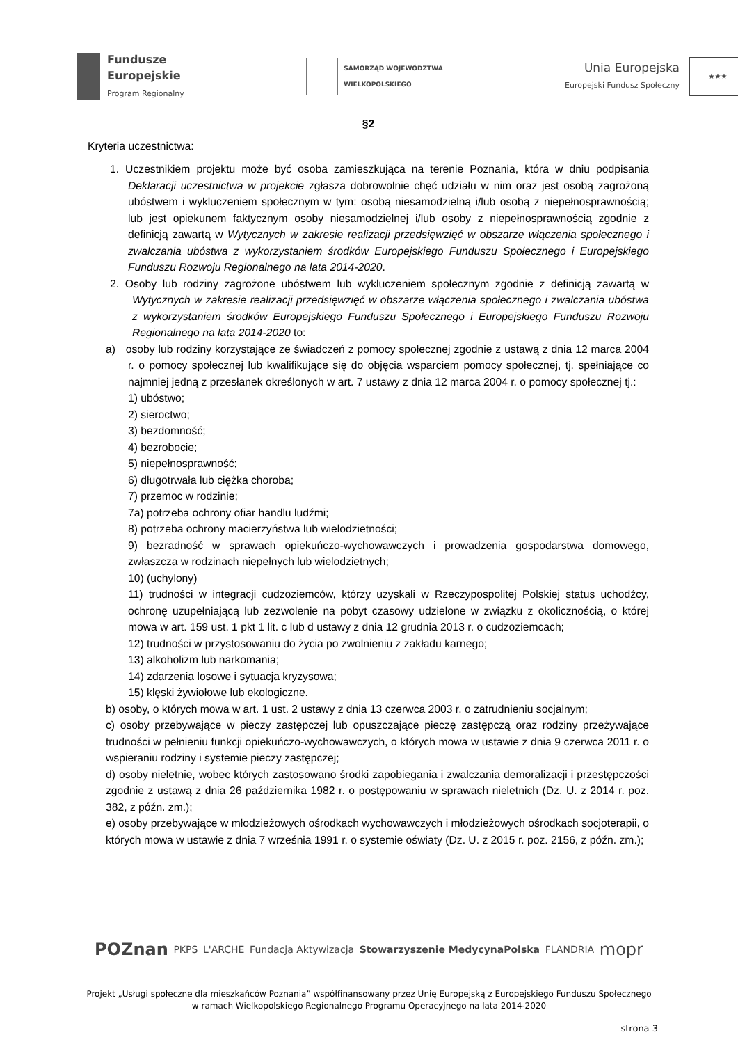Fundusze
Europejskie
Program Regionalny
SAMORZĄD WOJEWÓDZTWA
WIELKOPOLSKIEGO
Unia Europejska
Europejski Fundusz Społeczny
★★★
§2
Kryteria uczestnictwa:
1. Uczestnikiem projektu może być osoba zamieszkująca na terenie Poznania, która w dniu podpisania Deklaracji uczestnictwa w projekcie zgłasza dobrowolnie chęć udziału w nim oraz jest osobą zagrożoną ubóstwem i wykluczeniem społecznym w tym: osobą niesamodzielną i/lub osobą z niepełnosprawnością; lub jest opiekunem faktycznym osoby niesamodzielnej i/lub osoby z niepełnosprawnością zgodnie z definicją zawartą w Wytycznych w zakresie realizacji przedsięwzięć w obszarze włączenia społecznego i zwalczania ubóstwa z wykorzystaniem środków Europejskiego Funduszu Społecznego i Europejskiego Funduszu Rozwoju Regionalnego na lata 2014-2020.
2. Osoby lub rodziny zagrożone ubóstwem lub wykluczeniem społecznym zgodnie z definicją zawartą w Wytycznych w zakresie realizacji przedsięwzięć w obszarze włączenia społecznego i zwalczania ubóstwa z wykorzystaniem środków Europejskiego Funduszu Społecznego i Europejskiego Funduszu Rozwoju Regionalnego na lata 2014-2020 to:
a) osoby lub rodziny korzystające ze świadczeń z pomocy społecznej zgodnie z ustawą z dnia 12 marca 2004 r. o pomocy społecznej lub kwalifikujące się do objęcia wsparciem pomocy społecznej, tj. spełniające co najmniej jedną z przesłanek określonych w art. 7 ustawy z dnia 12 marca 2004 r. o pomocy społecznej tj.:
1) ubóstwo;
2) sieroctwo;
3) bezdomność;
4) bezrobocie;
5) niepełnosprawność;
6) długotrwała lub ciężka choroba;
7) przemoc w rodzinie;
7a) potrzeba ochrony ofiar handlu ludźmi;
8) potrzeba ochrony macierzyństwa lub wielodzietności;
9) bezradność w sprawach opiekuńczo-wychowawczych i prowadzenia gospodarstwa domowego, zwłaszcza w rodzinach niepełnych lub wielodzietnych;
10) (uchylony)
11) trudności w integracji cudzoziemców, którzy uzyskali w Rzeczypospolitej Polskiej status uchodźcy, ochronę uzupełniającą lub zezwolenie na pobyt czasowy udzielone w związku z okolicznością, o której mowa w art. 159 ust. 1 pkt 1 lit. c lub d ustawy z dnia 12 grudnia 2013 r. o cudzoziemcach;
12) trudności w przystosowaniu do życia po zwolnieniu z zakładu karnego;
13) alkoholizm lub narkomania;
14) zdarzenia losowe i sytuacja kryzysowa;
15) klęski żywiołowe lub ekologiczne.
b) osoby, o których mowa w art. 1 ust. 2 ustawy z dnia 13 czerwca 2003 r. o zatrudnieniu socjalnym;
c) osoby przebywające w pieczy zastępczej lub opuszczające pieczę zastępczą oraz rodziny przeżywające trudności w pełnieniu funkcji opiekuńczo-wychowawczych, o których mowa w ustawie z dnia 9 czerwca 2011 r. o wspieraniu rodziny i systemie pieczy zastępczej;
d) osoby nieletnie, wobec których zastosowano środki zapobiegania i zwalczania demoralizacji i przestępczości zgodnie z ustawą z dnia 26 października 1982 r. o postępowaniu w sprawach nieletnich (Dz. U. z 2014 r. poz. 382, z późn. zm.);
e) osoby przebywające w młodzieżowych ośrodkach wychowawczych i młodzieżowych ośrodkach socjoterapii, o których mowa w ustawie z dnia 7 września 1991 r. o systemie oświaty (Dz. U. z 2015 r. poz. 2156, z późn. zm.);
POZnan PKPS L'ARCHE Fundacja Aktywizacja Stowarzyszenie MedycynaPolska FLANDRIA mopr
Projekt „Usługi społeczne dla mieszkańców Poznania” współfinansowany przez Unię Europejską z Europejskiego Funduszu Społecznego
w ramach Wielkopolskiego Regionalnego Programu Operacyjnego na lata 2014-2020
strona 3